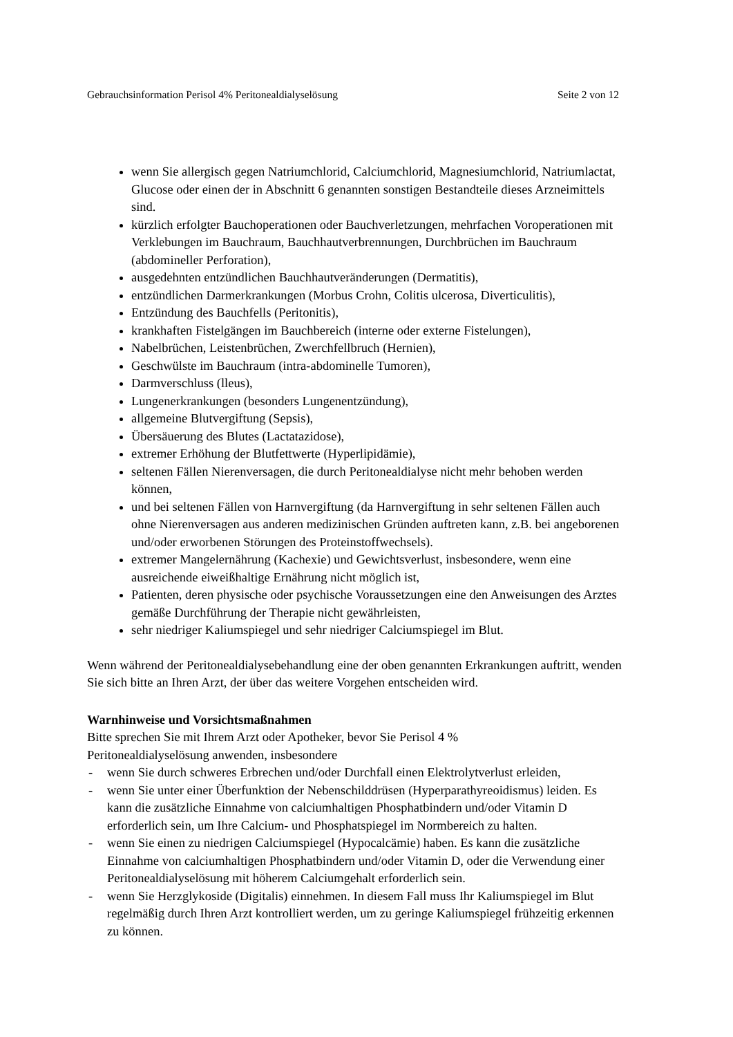Gebrauchsinformation Perisol 4% Peritonealdialyselösung Seite 2 von 12
wenn Sie allergisch gegen Natriumchlorid, Calciumchlorid, Magnesiumchlorid, Natriumlactat, Glucose oder einen der in Abschnitt 6 genannten sonstigen Bestandteile dieses Arzneimittels sind.
kürzlich erfolgter Bauchoperationen oder Bauchverletzungen, mehrfachen Voroperationen mit Verklebungen im Bauchraum, Bauchhautverbrennungen, Durchbrüchen im Bauchraum (abdomineller Perforation),
ausgedehnten entzündlichen Bauchhautveränderungen (Dermatitis),
entzündlichen Darmerkrankungen (Morbus Crohn, Colitis ulcerosa, Diverticulitis),
Entzündung des Bauchfells (Peritonitis),
krankhaften Fistelgängen im Bauchbereich (interne oder externe Fistelungen),
Nabelbrüchen, Leistenbrüchen, Zwerchfellbruch (Hernien),
Geschwülste im Bauchraum (intra-abdominelle Tumoren),
Darmverschluss (lleus),
Lungenerkrankungen (besonders Lungenentzündung),
allgemeine Blutvergiftung (Sepsis),
Übersäuerung des Blutes (Lactatazidose),
extremer Erhöhung der Blutfettwerte (Hyperlipidämie),
seltenen Fällen Nierenversagen, die durch Peritonealdialyse nicht mehr behoben werden können,
und bei seltenen Fällen von Harnvergiftung (da Harnvergiftung in sehr seltenen Fällen auch ohne Nierenversagen aus anderen medizinischen Gründen auftreten kann, z.B. bei angeborenen und/oder erworbenen Störungen des Proteinstoffwechsels).
extremer Mangelernährung (Kachexie) und Gewichtsverlust, insbesondere, wenn eine ausreichende eiweißhaltige Ernährung nicht möglich ist,
Patienten, deren physische oder psychische Voraussetzungen eine den Anweisungen des Arztes gemäße Durchführung der Therapie nicht gewährleisten,
sehr niedriger Kaliumspiegel und sehr niedriger Calciumspiegel im Blut.
Wenn während der Peritonealdialysebehandlung eine der oben genannten Erkrankungen auftritt, wenden Sie sich bitte an Ihren Arzt, der über das weitere Vorgehen entscheiden wird.
Warnhinweise und Vorsichtsmaßnahmen
Bitte sprechen Sie mit Ihrem Arzt oder Apotheker, bevor Sie Perisol 4 %
Peritonealdialyselösung anwenden, insbesondere
- wenn Sie durch schweres Erbrechen und/oder Durchfall einen Elektrolytverlust erleiden,
- wenn Sie unter einer Überfunktion der Nebenschilddrüsen (Hyperparathyreoidismus) leiden. Es kann die zusätzliche Einnahme von calciumhaltigen Phosphatbindern und/oder Vitamin D erforderlich sein, um Ihre Calcium- und Phosphatspiegel im Normbereich zu halten.
- wenn Sie einen zu niedrigen Calciumspiegel (Hypocalcämie) haben. Es kann die zusätzliche Einnahme von calciumhaltigen Phosphatbindern und/oder Vitamin D, oder die Verwendung einer Peritonealdialyselösung mit höherem Calciumgehalt erforderlich sein.
- wenn Sie Herzglykoside (Digitalis) einnehmen. In diesem Fall muss Ihr Kaliumspiegel im Blut regelmäßig durch Ihren Arzt kontrolliert werden, um zu geringe Kaliumspiegel frühzeitig erkennen zu können.